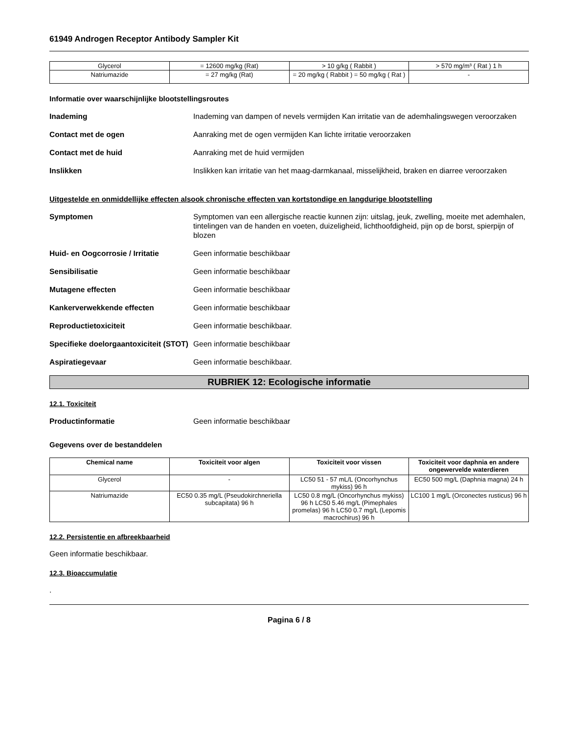61949 Androgen Receptor Antibody Sampler Kit
| Glycerol | = 12600 mg/kg (Rat) | > 10 g/kg ( Rabbit ) | > 570 mg/m³ ( Rat ) 1 h |
| Natriumazide | = 27 mg/kg (Rat) | = 20 mg/kg ( Rabbit ) = 50 mg/kg ( Rat ) | - |
Informatie over waarschijnlijke blootstellingsroutes
Inademing Inademing van dampen of nevels vermijden Kan irritatie van de ademhalingswegen veroorzaken
Contact met de ogen Aanraking met de ogen vermijden Kan lichte irritatie veroorzaken
Contact met de huid Aanraking met de huid vermijden
Inslikken Inslikken kan irritatie van het maag-darmkanaal, misselijkheid, braken en diarree veroorzaken
Uitgestelde en onmiddellijke effecten alsook chronische effecten van kortstondige en langdurige blootstelling
Symptomen Symptomen van een allergische reactie kunnen zijn: uitslag, jeuk, zwelling, moeite met ademhalen, tintelingen van de handen en voeten, duizeligheid, lichthoofdigheid, pijn op de borst, spierpijn of blozen
Huid- en Oogcorrosie / Irritatie
Geen informatie beschikbaar
Sensibilisatie Geen informatie beschikbaar
Mutagene effecten Geen informatie beschikbaar
Kankerverwekkende effecten Geen informatie beschikbaar
Reproductietoxiciteit Geen informatie beschikbaar.
Specifieke doelorgaantoxiciteit (STOT)
Geen informatie beschikbaar
Aspiratiegevaar Geen informatie beschikbaar.
RUBRIEK 12: Ecologische informatie
12.1. Toxiciteit
Productinformatie Geen informatie beschikbaar
Gegevens over de bestanddelen
| Chemical name | Toxiciteit voor algen | Toxiciteit voor vissen | Toxiciteit voor daphnia en andere ongewervelde waterdieren |
| --- | --- | --- | --- |
| Glycerol | - | LC50 51 - 57 mL/L (Oncorhynchus mykiss) 96 h | EC50 500 mg/L (Daphnia magna) 24 h |
| Natriumazide | EC50 0.35 mg/L (Pseudokirchneriella subcapitata) 96 h | LC50 0.8 mg/L (Oncorhynchus mykiss) 96 h LC50 5.46 mg/L (Pimephales promelas) 96 h LC50 0.7 mg/L (Lepomis macrochirus) 96 h | LC100 1 mg/L (Orconectes rusticus) 96 h |
12.2. Persistentie en afbreekbaarheid
Geen informatie beschikbaar.
12.3. Bioaccumulatie
.
Pagina 6 / 8